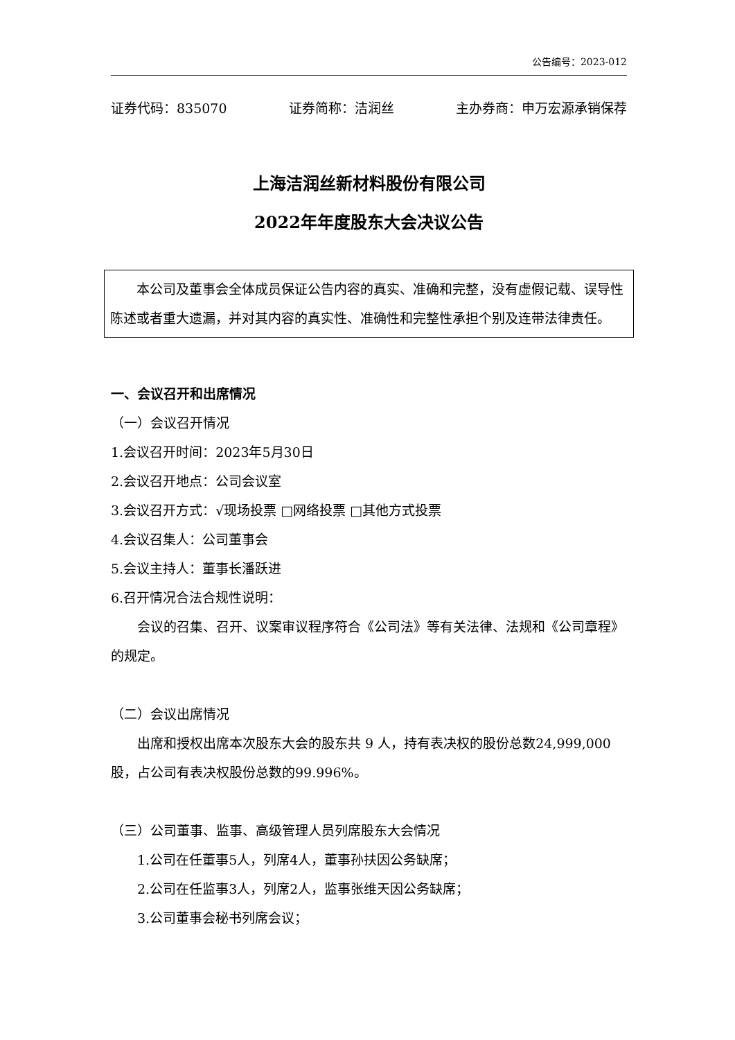公告编号：2023-012
证券代码：835070 证券简称：洁润丝 主办券商：申万宏源承销保荐
上海洁润丝新材料股份有限公司
2022年年度股东大会决议公告
本公司及董事会全体成员保证公告内容的真实、准确和完整，没有虚假记载、误导性陈述或者重大遗漏，并对其内容的真实性、准确性和完整性承担个别及连带法律责任。
一、会议召开和出席情况
（一）会议召开情况
1.会议召开时间：2023年5月30日
2.会议召开地点：公司会议室
3.会议召开方式：√现场投票 □网络投票 □其他方式投票
4.会议召集人：公司董事会
5.会议主持人：董事长潘跃进
6.召开情况合法合规性说明：
会议的召集、召开、议案审议程序符合《公司法》等有关法律、法规和《公司章程》的规定。
（二）会议出席情况
出席和授权出席本次股东大会的股东共 9 人，持有表决权的股份总数24,999,000股，占公司有表决权股份总数的99.996%。
（三）公司董事、监事、高级管理人员列席股东大会情况
1.公司在任董事5人，列席4人，董事孙扶因公务缺席；
2.公司在任监事3人，列席2人，监事张维天因公务缺席；
3.公司董事会秘书列席会议；